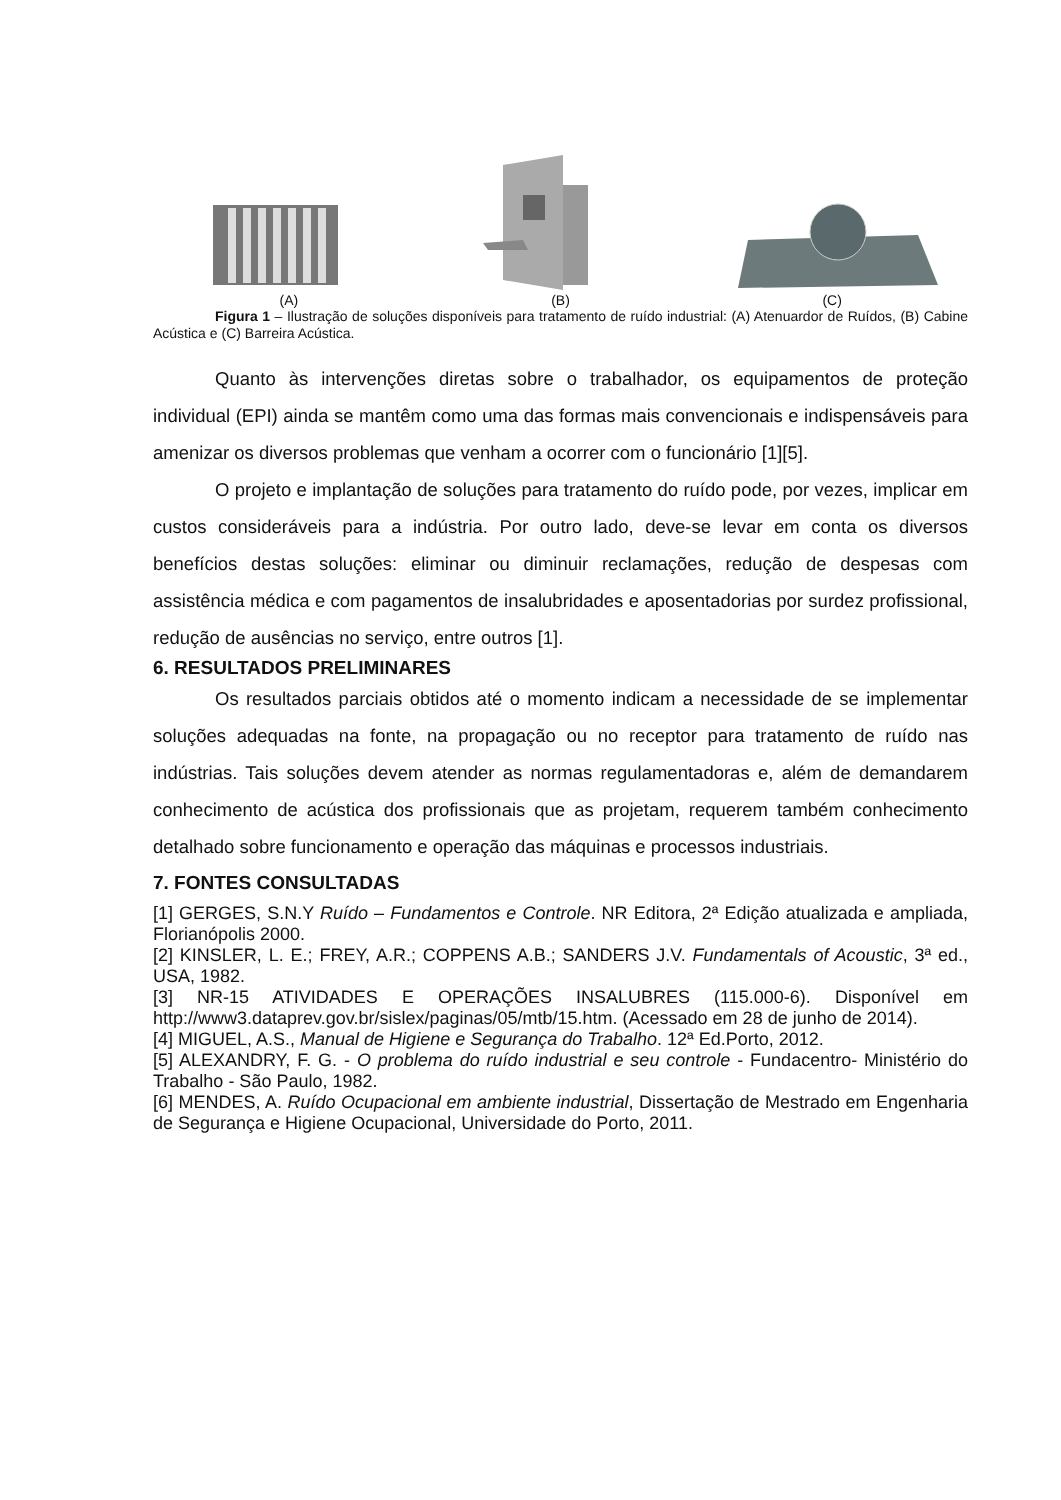(A) (B) (C)
Figura 1 – Ilustração de soluções disponíveis para tratamento de ruído industrial: (A) Atenuardor de Ruídos, (B) Cabine Acústica e (C) Barreira Acústica.
Quanto às intervenções diretas sobre o trabalhador, os equipamentos de proteção individual (EPI) ainda se mantêm como uma das formas mais convencionais e indispensáveis para amenizar os diversos problemas que venham a ocorrer com o funcionário [1][5].
O projeto e implantação de soluções para tratamento do ruído pode, por vezes, implicar em custos consideráveis para a indústria. Por outro lado, deve-se levar em conta os diversos benefícios destas soluções: eliminar ou diminuir reclamações, redução de despesas com assistência médica e com pagamentos de insalubridades e aposentadorias por surdez profissional, redução de ausências no serviço, entre outros [1].
6. RESULTADOS PRELIMINARES
Os resultados parciais obtidos até o momento indicam a necessidade de se implementar soluções adequadas na fonte, na propagação ou no receptor para tratamento de ruído nas indústrias. Tais soluções devem atender as normas regulamentadoras e, além de demandarem conhecimento de acústica dos profissionais que as projetam, requerem também conhecimento detalhado sobre funcionamento e operação das máquinas e processos industriais.
7. FONTES CONSULTADAS
[1] GERGES, S.N.Y Ruído – Fundamentos e Controle. NR Editora, 2ª Edição atualizada e ampliada, Florianópolis 2000.
[2] KINSLER, L. E.; FREY, A.R.; COPPENS A.B.; SANDERS J.V. Fundamentals of Acoustic, 3ª ed., USA, 1982.
[3] NR-15 ATIVIDADES E OPERAÇÕES INSALUBRES (115.000-6). Disponível em http://www3.dataprev.gov.br/sislex/paginas/05/mtb/15.htm. (Acessado em 28 de junho de 2014).
[4] MIGUEL, A.S., Manual de Higiene e Segurança do Trabalho. 12ª Ed.Porto, 2012.
[5] ALEXANDRY, F. G. - O problema do ruído industrial e seu controle - Fundacentro- Ministério do Trabalho - São Paulo, 1982.
[6] MENDES, A. Ruído Ocupacional em ambiente industrial, Dissertação de Mestrado em Engenharia de Segurança e Higiene Ocupacional, Universidade do Porto, 2011.